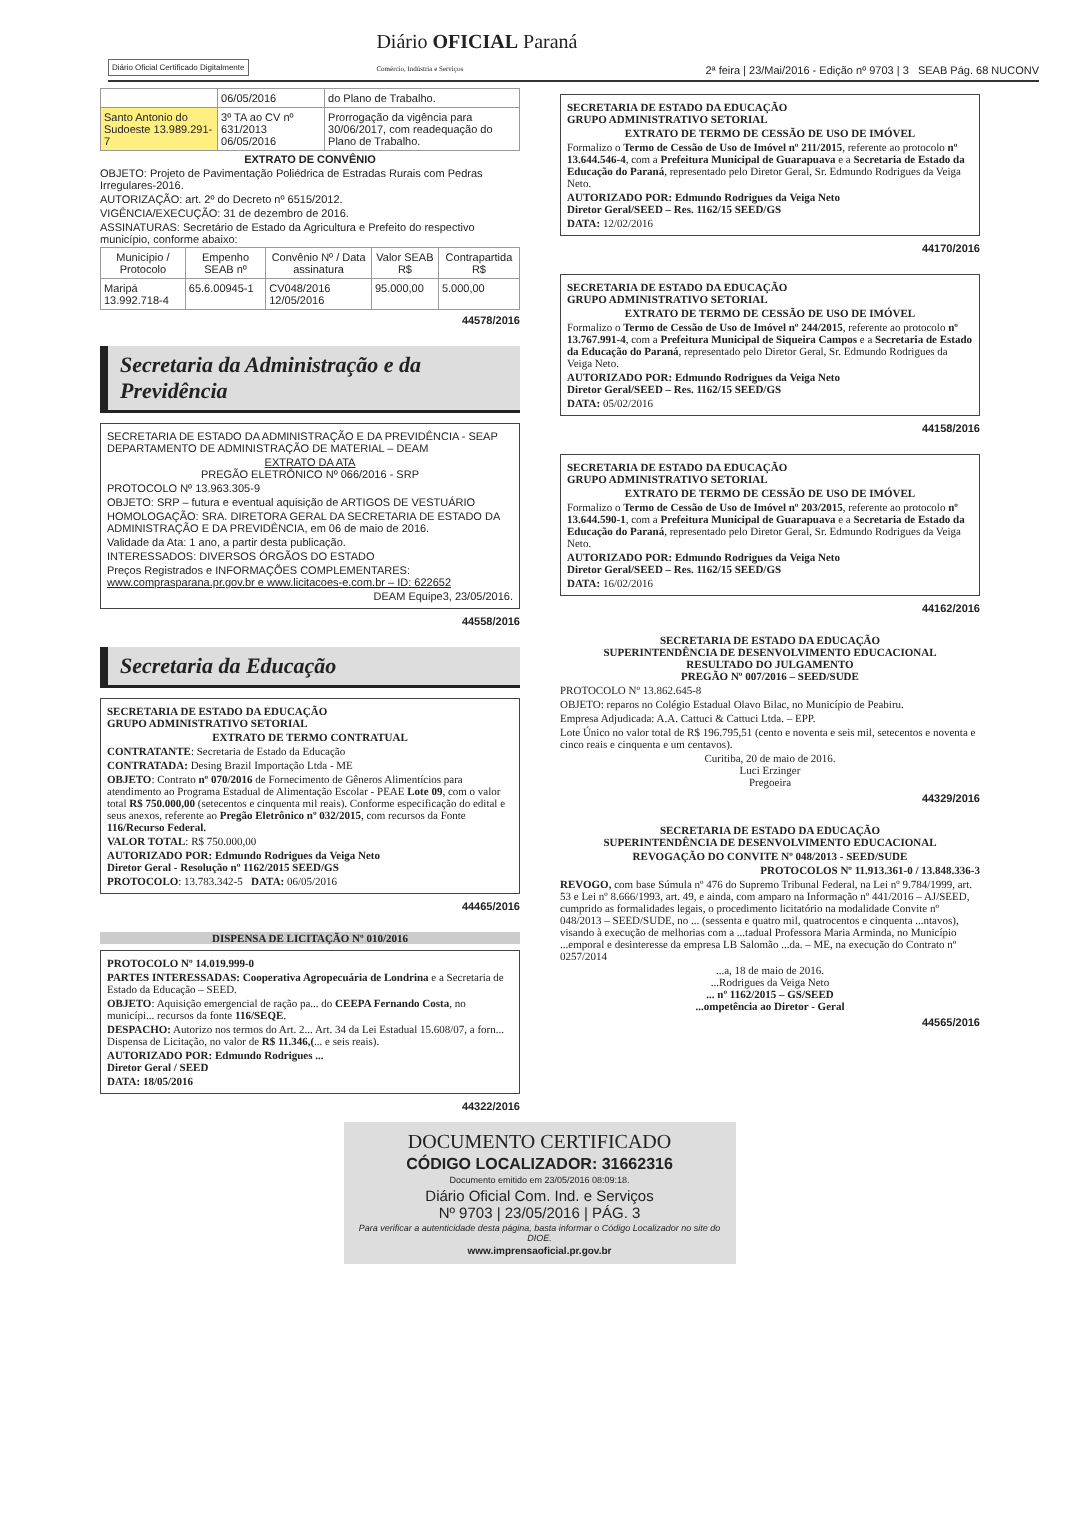Diário Oficial Certificado Digitalmente
Diário OFICIAL Paraná
Comércio, Indústria e Serviços
2ª feira | 23/Mai/2016 - Edição nº 9703 | 3 SEAB Pág. 68 NUCONV
| | 06/05/2016 | do Plano de Trabalho. |
| Santo Antonio do Sudoeste 13.989.291-7 | 3º TA ao CV nº 631/2013 06/05/2016 | Prorrogação da vigência para 30/06/2017, com readequação do Plano de Trabalho. |
EXTRATO DE CONVÊNIO
OBJETO: Projeto de Pavimentação Poliédrica de Estradas Rurais com Pedras Irregulares-2016.
AUTORIZAÇÃO: art. 2º do Decreto nº 6515/2012.
VIGÊNCIA/EXECUÇÃO: 31 de dezembro de 2016.
ASSINATURAS: Secretário de Estado da Agricultura e Prefeito do respectivo município, conforme abaixo:
| Município / Protocolo | Empenho SEAB nº | Convênio Nº / Data assinatura | Valor SEAB R$ | Contrapartida R$ |
| --- | --- | --- | --- | --- |
| Maripá 13.992.718-4 | 65.6.00945-1 | CV048/2016 12/05/2016 | 95.000,00 | 5.000,00 |
44578/2016
Secretaria da Administração e da Previdência
SECRETARIA DE ESTADO DA ADMINISTRAÇÃO E DA PREVIDÊNCIA - SEAP
DEPARTAMENTO DE ADMINISTRAÇÃO DE MATERIAL – DEAM
EXTRATO DA ATA
PREGÃO ELETRÔNICO Nº 066/2016 - SRP
PROTOCOLO Nº 13.963.305-9
OBJETO: SRP – futura e eventual aquisição de ARTIGOS DE VESTUÁRIO
HOMOLOGAÇÃO: SRA. DIRETORA GERAL DA SECRETARIA DE ESTADO DA ADMINISTRAÇÃO E DA PREVIDÊNCIA, em 06 de maio de 2016.
Validade da Ata: 1 ano, a partir desta publicação.
INTERESSADOS: DIVERSOS ÓRGÃOS DO ESTADO
Preços Registrados e INFORMAÇÕES COMPLEMENTARES: www.comprasparana.pr.gov.br e www.licitacoes-e.com.br – ID: 622652
DEAM Equipe3, 23/05/2016.
44558/2016
Secretaria da Educação
SECRETARIA DE ESTADO DA EDUCAÇÃO
GRUPO ADMINISTRATIVO SETORIAL
EXTRATO DE TERMO CONTRATUAL
CONTRATANTE: Secretaria de Estado da Educação
CONTRATADA: Desing Brazil Importação Ltda - ME
OBJETO: Contrato nº 070/2016 de Fornecimento de Gêneros Alimentícios para atendimento ao Programa Estadual de Alimentação Escolar - PEAE Lote 09, com o valor total R$ 750.000,00 (setecentos e cinquenta mil reais). Conforme especificação do edital e seus anexos, referente ao Pregão Eletrônico nº 032/2015, com recursos da Fonte 116/Recurso Federal.
VALOR TOTAL: R$ 750.000,00
AUTORIZADO POR: Edmundo Rodrigues da Veiga Neto
Diretor Geral - Resolução nº 1162/2015 SEED/GS
PROTOCOLO: 13.783.342-5 DATA: 06/05/2016
44465/2016
DISPENSA DE LICITAÇÃO Nº 010/2016
PROTOCOLO Nº 14.019.999-0
PARTES INTERESSADAS: Cooperativa Agropecuária de Londrina e a Secretaria de Estado da Educação – SEED.
OBJETO: Aquisição emergencial de ração pa... do CEEPA Fernando Costa, no municípi... recursos da fonte 116/SEQE.
DESPACHO: Autorizo nos termos do Art. 2... Art. 34 da Lei Estadual 15.608/07, a forn... Dispensa de Licitação, no valor de R$ 11.346,(... e seis reais).
AUTORIZADO POR: Edmundo Rodrigues ...
Diretor Geral / SEED
DATA: 18/05/2016
44322/2016
SECRETARIA DE ESTADO DA EDUCAÇÃO
GRUPO ADMINISTRATIVO SETORIAL
EXTRATO DE TERMO DE CESSÃO DE USO DE IMÓVEL
Formalizo o Termo de Cessão de Uso de Imóvel nº 211/2015, referente ao protocolo nº 13.644.546-4, com a Prefeitura Municipal de Guarapuava e a Secretaria de Estado da Educação do Paraná, representado pelo Diretor Geral, Sr. Edmundo Rodrigues da Veiga Neto.
AUTORIZADO POR: Edmundo Rodrigues da Veiga Neto
Diretor Geral/SEED – Res. 1162/15 SEED/GS
DATA: 12/02/2016
44170/2016
SECRETARIA DE ESTADO DA EDUCAÇÃO
GRUPO ADMINISTRATIVO SETORIAL
EXTRATO DE TERMO DE CESSÃO DE USO DE IMÓVEL
Formalizo o Termo de Cessão de Uso de Imóvel nº 244/2015, referente ao protocolo nº 13.767.991-4, com a Prefeitura Municipal de Siqueira Campos e a Secretaria de Estado da Educação do Paraná, representado pelo Diretor Geral, Sr. Edmundo Rodrigues da Veiga Neto.
AUTORIZADO POR: Edmundo Rodrigues da Veiga Neto
Diretor Geral/SEED – Res. 1162/15 SEED/GS
DATA: 05/02/2016
44158/2016
SECRETARIA DE ESTADO DA EDUCAÇÃO
GRUPO ADMINISTRATIVO SETORIAL
EXTRATO DE TERMO DE CESSÃO DE USO DE IMÓVEL
Formalizo o Termo de Cessão de Uso de Imóvel nº 203/2015, referente ao protocolo nº 13.644.590-1, com a Prefeitura Municipal de Guarapuava e a Secretaria de Estado da Educação do Paraná, representado pelo Diretor Geral, Sr. Edmundo Rodrigues da Veiga Neto.
AUTORIZADO POR: Edmundo Rodrigues da Veiga Neto
Diretor Geral/SEED – Res. 1162/15 SEED/GS
DATA: 16/02/2016
44162/2016
SECRETARIA DE ESTADO DA EDUCAÇÃO
SUPERINTENDÊNCIA DE DESENVOLVIMENTO EDUCACIONAL
RESULTADO DO JULGAMENTO
PREGÃO Nº 007/2016 – SEED/SUDE
PROTOCOLO Nº 13.862.645-8
OBJETO: reparos no Colégio Estadual Olavo Bilac, no Município de Peabiru.
Empresa Adjudicada: A.A. Cattuci & Cattuci Ltda. – EPP.
Lote Único no valor total de R$ 196.795,51 (cento e noventa e seis mil, setecentos e noventa e cinco reais e cinquenta e um centavos).
Curitiba, 20 de maio de 2016.
Luci Erzinger
Pregoeira
44329/2016
SECRETARIA DE ESTADO DA EDUCAÇÃO
SUPERINTENDÊNCIA DE DESENVOLVIMENTO EDUCACIONAL
REVOGAÇÃO DO CONVITE Nº 048/2013 - SEED/SUDE
PROTOCOLOS Nº 11.913.361-0 / 13.848.336-3
REVOGO, com base Súmula nº 476 do Supremo Tribunal Federal, na Lei nº 9.784/1999, art. 53 e Lei nº 8.666/1993, art. 49, e ainda, com amparo na Informação nº 441/2016 – AJ/SEED, cumprido as formalidades legais, o procedimento licitatório na modalidade Convite nº 048/2013 – SEED/SUDE, no ... (sessenta e quatro mil, quatrocentos e cinquenta ...ntavos), visando à execução de melhorias com a ...tadual Professora Maria Arminda, no Município ...emporal e desinteresse da empresa LB Salomão ...da. – ME, na execução do Contrato nº 0257/2014
...a, 18 de maio de 2016.
...Rodrigues da Veiga Neto
... nº 1162/2015 – GS/SEED
...ompetência ao Diretor - Geral
44565/2016
DOCUMENTO CERTIFICADO
CÓDIGO LOCALIZADOR: 31662316
Documento emitido em 23/05/2016 08:09:18.
Diário Oficial Com. Ind. e Serviços
Nº 9703 | 23/05/2016 | PÁG. 3
Para verificar a autenticidade desta página, basta informar o Código Localizador no site do DIOE.
www.imprensaoficial.pr.gov.br